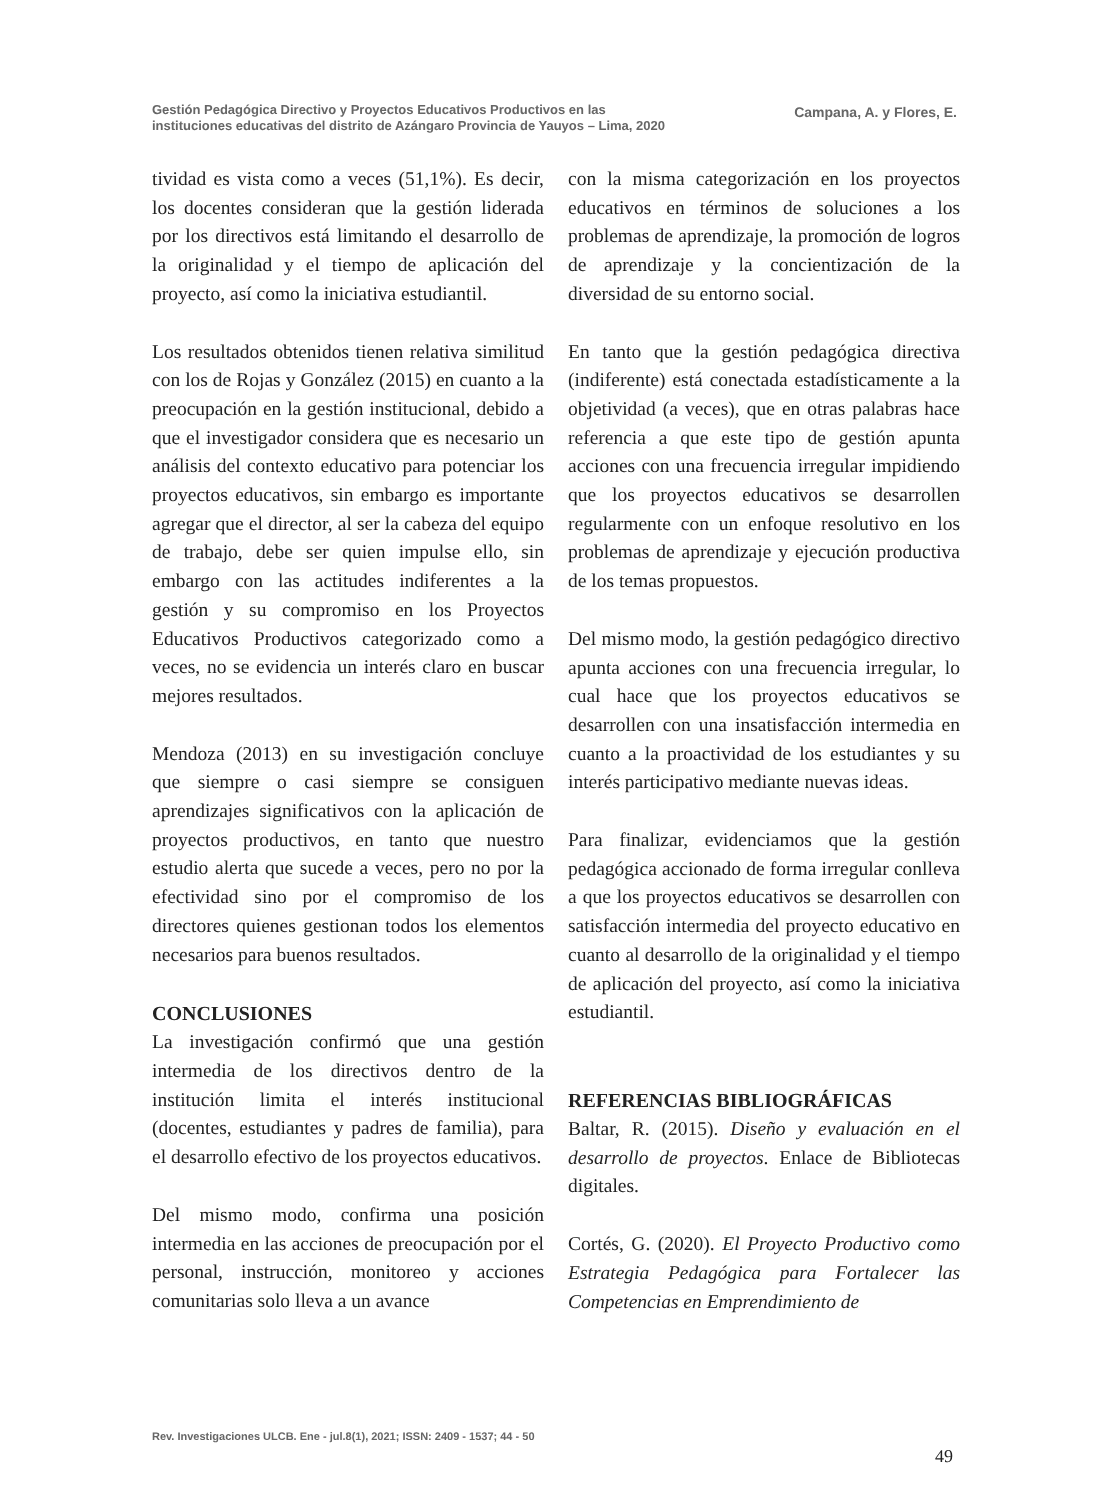Gestión Pedagógica Directivo y Proyectos Educativos Productivos en las
instituciones educativas del distrito de Azángaro Provincia de Yauyos – Lima, 2020
Campana, A. y Flores, E.
tividad es vista como a veces (51,1%). Es decir, los docentes consideran que la gestión liderada por los directivos está limitando el desarrollo de la originalidad y el tiempo de aplicación del proyecto, así como la iniciativa estudiantil.
Los resultados obtenidos tienen relativa similitud con los de Rojas y González (2015) en cuanto a la preocupación en la gestión institucional, debido a que el investigador considera que es necesario un análisis del contexto educativo para potenciar los proyectos educativos, sin embargo es importante agregar que el director, al ser la cabeza del equipo de trabajo, debe ser quien impulse ello, sin embargo con las actitudes indiferentes a la gestión y su compromiso en los Proyectos Educativos Productivos categorizado como a veces, no se evidencia un interés claro en buscar mejores resultados.
Mendoza (2013) en su investigación concluye que siempre o casi siempre se consiguen aprendizajes significativos con la aplicación de proyectos productivos, en tanto que nuestro estudio alerta que sucede a veces, pero no por la efectividad sino por el compromiso de los directores quienes gestionan todos los elementos necesarios para buenos resultados.
CONCLUSIONES
La investigación confirmó que una gestión intermedia de los directivos dentro de la institución limita el interés institucional (docentes, estudiantes y padres de familia), para el desarrollo efectivo de los proyectos educativos.
Del mismo modo, confirma una posición intermedia en las acciones de preocupación por el personal, instrucción, monitoreo y acciones comunitarias solo lleva a un avance
con la misma categorización en los proyectos educativos en términos de soluciones a los problemas de aprendizaje, la promoción de logros de aprendizaje y la concientización de la diversidad de su entorno social.
En tanto que la gestión pedagógica directiva (indiferente) está conectada estadísticamente a la objetividad (a veces), que en otras palabras hace referencia a que este tipo de gestión apunta acciones con una frecuencia irregular impidiendo que los proyectos educativos se desarrollen regularmente con un enfoque resolutivo en los problemas de aprendizaje y ejecución productiva de los temas propuestos.
Del mismo modo, la gestión pedagógico directivo apunta acciones con una frecuencia irregular, lo cual hace que los proyectos educativos se desarrollen con una insatisfacción intermedia en cuanto a la proactividad de los estudiantes y su interés participativo mediante nuevas ideas.
Para finalizar, evidenciamos que la gestión pedagógica accionado de forma irregular conlleva a que los proyectos educativos se desarrollen con satisfacción intermedia del proyecto educativo en cuanto al desarrollo de la originalidad y el tiempo de aplicación del proyecto, así como la iniciativa estudiantil.
REFERENCIAS BIBLIOGRÁFICAS
Baltar, R. (2015). Diseño y evaluación en el desarrollo de proyectos. Enlace de Bibliotecas digitales.
Cortés, G. (2020). El Proyecto Productivo como Estrategia Pedagógica para Fortalecer las Competencias en Emprendimiento de
Rev. Investigaciones ULCB. Ene - jul.8(1), 2021; ISSN: 2409 - 1537; 44 - 50
49